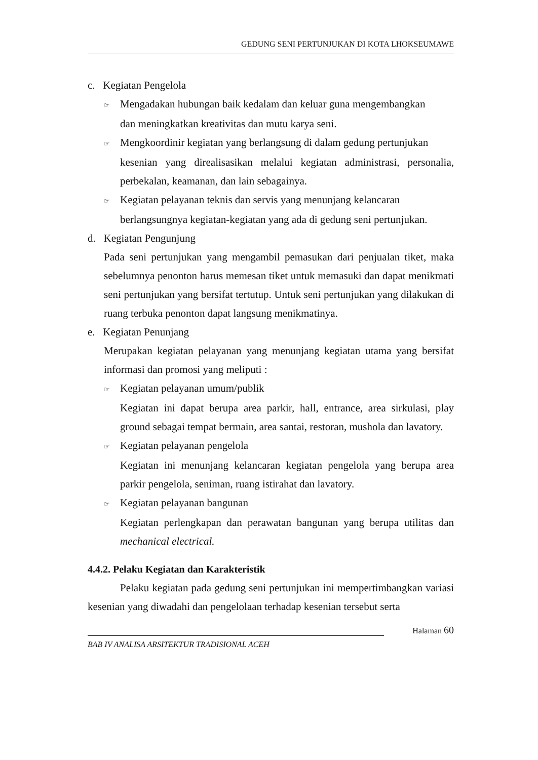GEDUNG SENI PERTUNJUKAN DI KOTA LHOKSEUMAWE
c. Kegiatan Pengelola
☞ Mengadakan hubungan baik kedalam dan keluar guna mengembangkan
dan meningkatkan kreativitas dan mutu karya seni.
☞ Mengkoordinir kegiatan yang berlangsung di dalam gedung pertunjukan
kesenian yang direalisasikan melalui kegiatan administrasi, personalia, perbekalan, keamanan, dan lain sebagainya.
☞ Kegiatan pelayanan teknis dan servis yang menunjang kelancaran
berlangsungnya kegiatan-kegiatan yang ada di gedung seni pertunjukan.
d. Kegiatan Pengunjung
Pada seni pertunjukan yang mengambil pemasukan dari penjualan tiket, maka sebelumnya penonton harus memesan tiket untuk memasuki dan dapat menikmati seni pertunjukan yang bersifat tertutup. Untuk seni pertunjukan yang dilakukan di ruang terbuka penonton dapat langsung menikmatinya.
e. Kegiatan Penunjang
Merupakan kegiatan pelayanan yang menunjang kegiatan utama yang bersifat informasi dan promosi yang meliputi :
☞ Kegiatan pelayanan umum/publik
Kegiatan ini dapat berupa area parkir, hall, entrance, area sirkulasi, play ground sebagai tempat bermain, area santai, restoran, mushola dan lavatory.
☞ Kegiatan pelayanan pengelola
Kegiatan ini menunjang kelancaran kegiatan pengelola yang berupa area parkir pengelola, seniman, ruang istirahat dan lavatory.
☞ Kegiatan pelayanan bangunan
Kegiatan perlengkapan dan perawatan bangunan yang berupa utilitas dan mechanical electrical.
4.4.2. Pelaku Kegiatan dan Karakteristik
Pelaku kegiatan pada gedung seni pertunjukan ini mempertimbangkan variasi kesenian yang diwadahi dan pengelolaan terhadap kesenian tersebut serta
Halaman 60
BAB IV ANALISA ARSITEKTUR TRADISIONAL ACEH